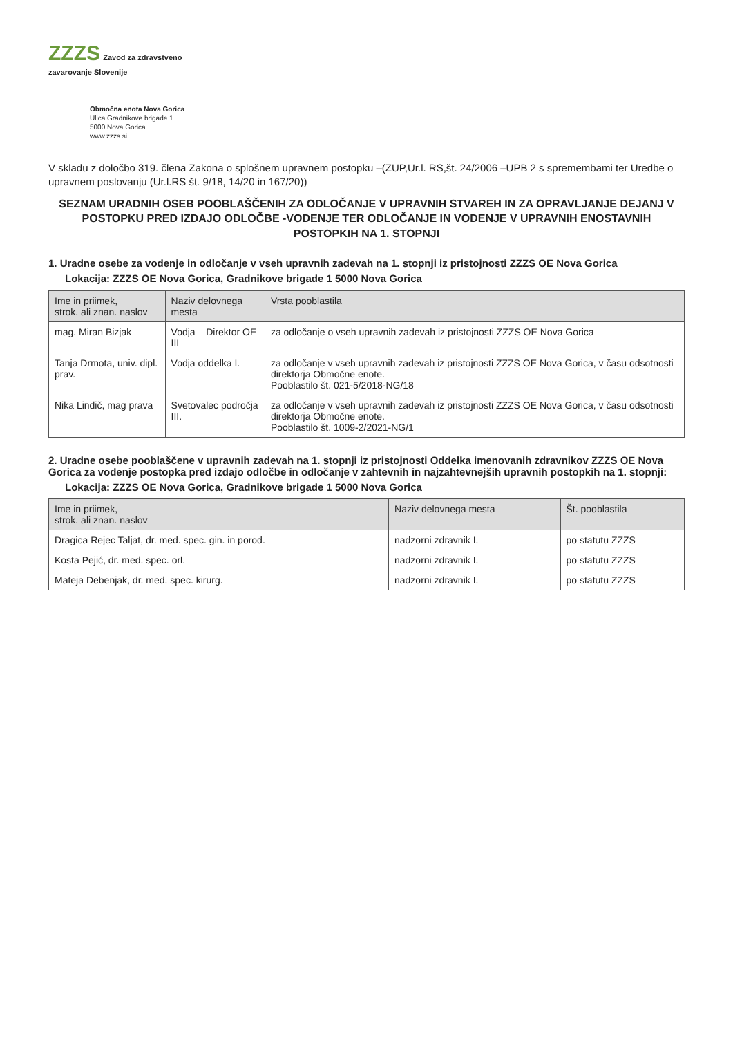ZZZS Zavod za zdravstveno
zavarovanje Slovenije
Območna enota Nova Gorica
Ulica Gradnikove brigade 1
5000 Nova Gorica
www.zzzs.si
V skladu z določbo 319. člena Zakona o splošnem upravnem postopku –(ZUP,Ur.l. RS,št. 24/2006 –UPB 2 s spremembami ter Uredbe o upravnem poslovanju (Ur.l.RS št. 9/18, 14/20 in 167/20))
SEZNAM URADNIH OSEB POOBLAŠČENIH ZA ODLOČANJE V UPRAVNIH STVAREH IN ZA OPRAVLJANJE DEJANJ V POSTOPKU PRED IZDAJO ODLOČBE -VODENJE TER ODLOČANJE IN VODENJE V UPRAVNIH ENOSTAVNIH POSTOPKIH NA 1. STOPNJI
1. Uradne osebe za vodenje in odločanje v vseh upravnih zadevah na 1. stopnji iz pristojnosti ZZZS OE Nova Gorica
Lokacija: ZZZS OE Nova Gorica, Gradnikove brigade 1 5000 Nova Gorica
| Ime in priimek, strok. ali znan. naslov | Naziv delovnega mesta | Vrsta pooblastila |
| --- | --- | --- |
| mag. Miran Bizjak | Vodja – Direktor OE III | za odločanje o vseh upravnih zadevah iz pristojnosti ZZZS OE Nova Gorica |
| Tanja Drmota, univ. dipl. prav. | Vodja oddelka I. | za odločanje v vseh upravnih zadevah iz pristojnosti ZZZS OE Nova Gorica, v času odsotnosti direktorja Območne enote. Pooblastilo št. 021-5/2018-NG/18 |
| Nika Lindič, mag prava | Svetovalec področja III. | za odločanje v vseh upravnih zadevah iz pristojnosti ZZZS OE Nova Gorica, v času odsotnosti direktorja Območne enote. Pooblastilo št. 1009-2/2021-NG/1 |
2. Uradne osebe pooblaščene v upravnih zadevah na 1. stopnji iz pristojnosti Oddelka imenovanih zdravnikov ZZZS OE Nova Gorica za vodenje postopka pred izdajo odločbe in odločanje v zahtevnih in najzahtevnejših upravnih postopkih na 1. stopnji:
Lokacija: ZZZS OE Nova Gorica, Gradnikove brigade 1 5000 Nova Gorica
| Ime in priimek, strok. ali znan. naslov | Naziv delovnega mesta | Št. pooblastila |
| --- | --- | --- |
| Dragica Rejec Taljat, dr. med. spec. gin. in porod. | nadzorni zdravnik I. | po statutu ZZZS |
| Kosta Pejić, dr. med. spec. orl. | nadzorni zdravnik I. | po statutu ZZZS |
| Mateja Debenjak, dr. med. spec. kirurg. | nadzorni zdravnik I. | po statutu ZZZS |